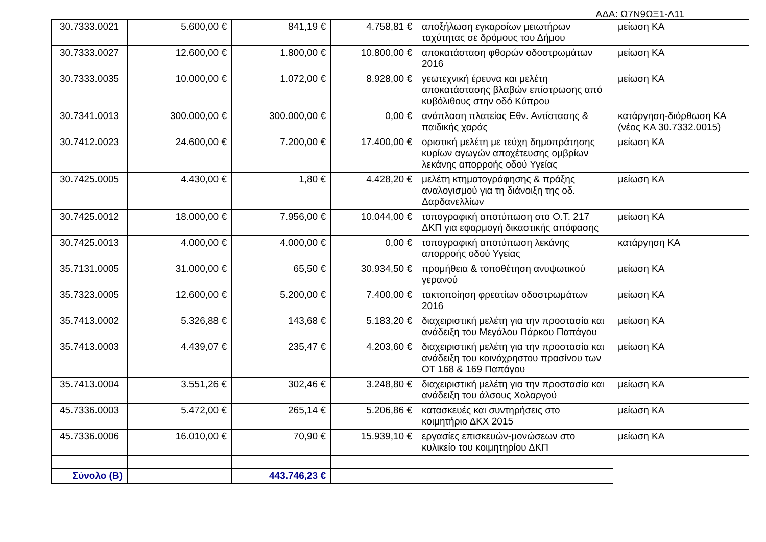ΑΔΑ: Ω7Ν9ΩΞ1-Λ11
| 30.7333.0021 | 5.600,00 € | 841,19 € | 4.758,81 € | αποξήλωση εγκαρσίων μειωτήρων ταχύτητας σε δρόμους του Δήμου | μείωση ΚΑ |
| 30.7333.0027 | 12.600,00 € | 1.800,00 € | 10.800,00 € | αποκατάσταση φθορών οδοστρωμάτων 2016 | μείωση ΚΑ |
| 30.7333.0035 | 10.000,00 € | 1.072,00 € | 8.928,00 € | γεωτεχνική έρευνα και μελέτη αποκατάστασης βλαβών επίστρωσης από κυβόλιθους στην οδό Κύπρου | μείωση ΚΑ |
| 30.7341.0013 | 300.000,00 € | 300.000,00 € | 0,00 € | ανάπλαση πλατείας Εθν. Αντίστασης & παιδικής χαράς | κατάργηση-διόρθωση ΚΑ (νέος ΚΑ 30.7332.0015) |
| 30.7412.0023 | 24.600,00 € | 7.200,00 € | 17.400,00 € | οριστική μελέτη με τεύχη δημοπράτησης κυρίων αγωγών αποχέτευσης ομβρίων λεκάνης απορροής οδού Υγείας | μείωση ΚΑ |
| 30.7425.0005 | 4.430,00 € | 1,80 € | 4.428,20 € | μελέτη κτηματογράφησης & πράξης αναλογισμού για τη διάνοιξη της οδ. Δαρδανελλίων | μείωση ΚΑ |
| 30.7425.0012 | 18.000,00 € | 7.956,00 € | 10.044,00 € | τοπογραφική αποτύπωση στο Ο.Τ. 217 ΔΚΠ για εφαρμογή δικαστικής απόφασης | μείωση ΚΑ |
| 30.7425.0013 | 4.000,00 € | 4.000,00 € | 0,00 € | τοπογραφική αποτύπωση λεκάνης απορροής οδού Υγείας | κατάργηση ΚΑ |
| 35.7131.0005 | 31.000,00 € | 65,50 € | 30.934,50 € | προμήθεια & τοποθέτηση ανυψωτικού γερανού | μείωση ΚΑ |
| 35.7323.0005 | 12.600,00 € | 5.200,00 € | 7.400,00 € | τακτοποίηση φρεατίων οδοστρωμάτων 2016 | μείωση ΚΑ |
| 35.7413.0002 | 5.326,88 € | 143,68 € | 5.183,20 € | διαχειριστική μελέτη για την προστασία και ανάδειξη του Μεγάλου Πάρκου Παπάγου | μείωση ΚΑ |
| 35.7413.0003 | 4.439,07 € | 235,47 € | 4.203,60 € | διαχειριστική μελέτη για την προστασία και ανάδειξη του κοινόχρηστου πρασίνου των ΟΤ 168 & 169 Παπάγου | μείωση ΚΑ |
| 35.7413.0004 | 3.551,26 € | 302,46 € | 3.248,80 € | διαχειριστική μελέτη για την προστασία και ανάδειξη του άλσους Χολαργού | μείωση ΚΑ |
| 45.7336.0003 | 5.472,00 € | 265,14 € | 5.206,86 € | κατασκευές και συντηρήσεις στο κοιμητήριο ΔΚΧ 2015 | μείωση ΚΑ |
| 45.7336.0006 | 16.010,00 € | 70,90 € | 15.939,10 € | εργασίες επισκευών-μονώσεων στο κυλικείο του κοιμητηρίου ΔΚΠ | μείωση ΚΑ |
| Σύνολο (Β) | | 443.746,23 € | | | |